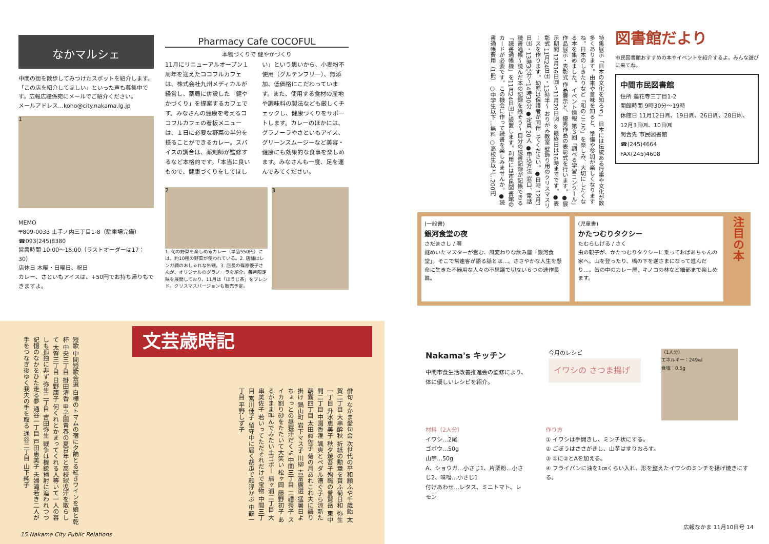なかマルシェ
中間の街を散歩してみつけたスポットを紹介します。「この店を紹介してほしい」といった声も募集中です。広報広聴係宛にメールでご紹介ください。
メールアドレス…koho@city.nakama.lg.jp
1
MEMO
〒809-0033 土手ノ内三丁目1-8（駐車場完備）
☎093(245)8380
営業時間 10:00～18:00（ラストオーダーは17：30）
店休日 木曜・日曜日、祝日
カレー、さといもアイスは、+50円でお持ち帰りもできますよ。
Pharmacy Cafe COCOFUL
本物づくりで 健やかづくり
11月にリニューアルオープン１周年を迎えたココフルカフェは、株式会社九州メディカルが経営し、薬局に併設した「健やかづくり」を提案するカフェです。みなさんの健康を考えるココフルカフェの看板メニューは、１日に必要な野菜の半分を摂ることができるカレー。スパイスの調合は、薬剤師が監修するなど本格的です。「本当に良いもので、健康づくりをしてほしい」という思いから、小麦粉不使用（グルテンフリー）、無添加、低価格にこだわっています。また、使用する食材の産地や調味料の製法なども厳しくチェックし、健康づくりをサポートします。カレーのほかには、グラノーラやさといもアイス、グリーンスムージーなど美容・健康にも効果的な食事を楽しめます。みなさんも一度、足を運んでみてください。
2
1. 旬の野菜を楽しめるカレー（単品550円）には、約10種の野菜が使われている。2. 店舗はレンガ調のおしゃれな外観。3. 店長の篠原優子さんが、オリジナルのグラノーラを紹介。毎月限定味を展開しており、11月は「ほうじ茶」をブレンド。クリスマスバージョンも販売予定。
3
特集展示「日本の文化を知ろう」 日本には伝統ある行事や文化が数多くあります。由来や意味を知ると、準備や参加が楽しくなりますね。日本のしきたりなど「和のこころ」を楽しみ、大切にしたくなる本を集めました。 イベント情報 第３回「調べる学習コンクール」作品展示・表彰式 作品展示と、優秀作品の表彰式を行います。●展示期間 12月16日㈰～11月20日㈫ ※最終日は16時までです。●表彰式 11月24日㈯・13時半～ おりがみ教室 壁飾り用のクリスマスリースを作ります。幼児は保護者が同伴してください。●日時 12月1日㈯・13時30分～14時30分 ●定員 20人 ●申込方法 窓口、電話 読書通帳～読んだ本の記録を残そう～ 自分の読書記録が記帳できる「読書通帳機」を11月24日㈯に設置します。利用には市民図書館のカードが必要です。この機会に作って読書を楽しみませんか。●読書通帳費用（1冊） ○中学生以下…無料 ○高校生以上…200円
図書館だより
市民図書館おすすめの本やイベントを紹介するよ。みんな遊びに来てね。
中間市民図書館
住所 蓮花寺三丁目1-2
開館時間 9時30分～19時
休館日 11月12日㈪、19日㈪、26日㈪、28日㈬、12月3日㈪、10日㈪
問合先 市民図書館
☎(245)4664
FAX(245)4608
(一般書)
銀河食堂の夜
さだまさし / 著
謎めいたマスターが営む、風変わりな飲み屋「銀河食堂」。そこで常連客が語る話とは…。ささやかな人生を懸命に生きた不器用な人々の不思議で切ない６つの連作長篇。
(児童書)
かたつむりタクシー
たむらしげる / さく
虫の親子が、かたつむりタクシーに乗っておばあちゃんの家へ。山を登ったり、橋の下を逆さまになって進んだり…。缶の中のカレー屋、キノコの林など細部まで楽しめます。
注目の本
文芸歳時記
俳句 なかま愛句会 次世代の平和願ふや千歳飴 太賀二丁目 大串酔秋 折紙の勲章を貰ふ菊日和 弥生一丁目 升水恵美子 秋夕焼吾子殉職の普賢岳 東中間二丁目 中園香澄 颯爽とペダル漕ぐ子ら涼新た 朝霧四丁目 太田眞佐子 菊の月あれこれ夫に語り掛け 鍋山町 岩下マス子 川柳 吉富廣選 猛暑日よちょっとの昼寝汗だくよ 中間三丁目 二禮秀子 スイカ割り砂をたたいて大笑い 松ヶ岡 藤野初子 あるがまま叫んでみたい土ゴボー 扇ヶ浦二丁目 大串美佐子 若いってただそれだけで宝物 中間三丁目 宮川佳子 留守中に届く胡瓜で顔浮かぶ 中鶴一丁目 平野しず子
短歌 中間短歌会選 白樺のトマムの宿に夕餉とる紅きワインを娘と乾杯 中央三丁目 掛田清香 甲子園青春の夏百年と高校球児汗を散らして 太賀三丁目 日野康子 何くれとかまってくれる人等いて一人の暮しも孤独に非ず 弥生二丁目 吉田弥生 戦争は機銃掃射に追われつつ記憶のなかをひた走る夢 通谷一丁目 戸田恵美子 夫婦滝若き二人が手をつなぎ後ゆく我夫の手を取る 通谷二丁目 山下純子
15 Nakama City Public Relations
Nakama's キッチン
中間市食生活改善推進会の監修により、体に優しいレシピを紹介。
今月のレシピ
イワシの さつま揚げ
（1人分）
エネルギー：249㎉
食塩：0.5g
材料（2人分）
イワシ…2尾
ゴボウ…50g
山芋…50g
A、ショウガ…小さじ1、片栗粉…小さじ2、味噌…小さじ1
付けあわせ…レタス、ミニトマト、レモン
作り方
① イワシは手開きし、ミンチ状にする。
② ごぼうはささがきし、山芋はすりおろす。
③ ①に②とAを加える。
④ フライパンに油を1㎝くらい入れ、形を整えたイワシのミンチを揚げ焼きにする。
広報なかま 11月10日号 14